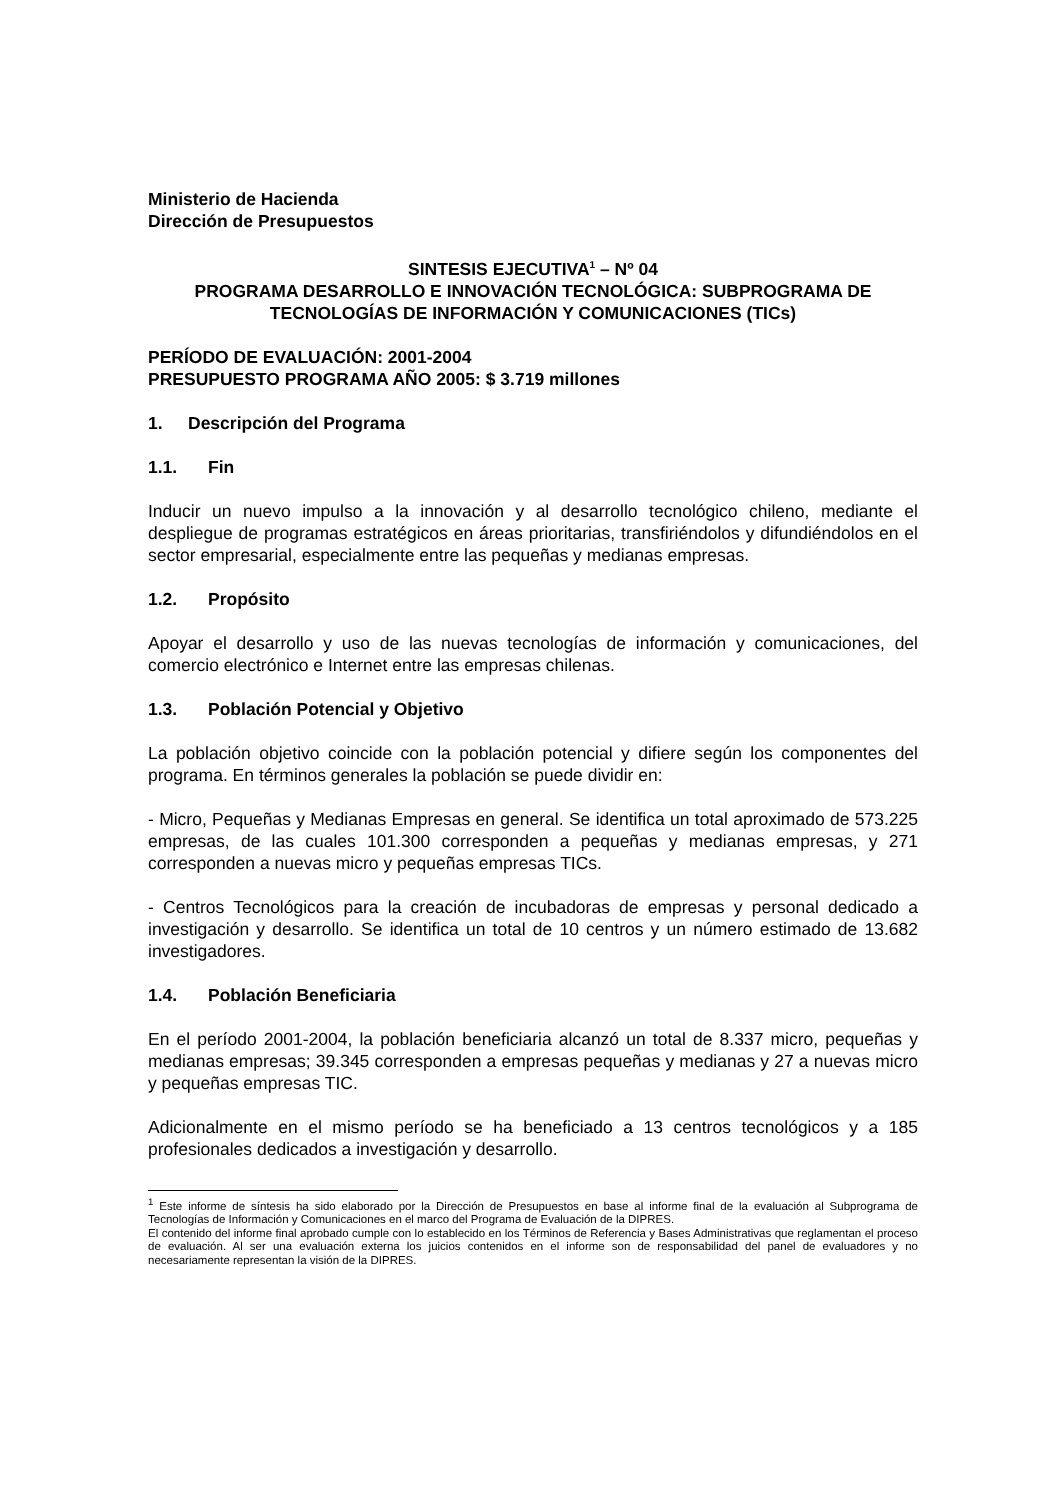Ministerio de Hacienda
Dirección de Presupuestos
SINTESIS EJECUTIVA<sup>1</sup> – Nº 04
PROGRAMA DESARROLLO E INNOVACIÓN TECNOLÓGICA: SUBPROGRAMA DE TECNOLOGÍAS DE INFORMACIÓN Y COMUNICACIONES (TICs)
PERÍODO DE EVALUACIÓN: 2001-2004
PRESUPUESTO PROGRAMA AÑO 2005: $ 3.719 millones
1. Descripción del Programa
1.1. Fin
Inducir un nuevo impulso a la innovación y al desarrollo tecnológico chileno, mediante el despliegue de programas estratégicos en áreas prioritarias, transfiriéndolos y difundiéndolos en el sector empresarial, especialmente entre las pequeñas y medianas empresas.
1.2. Propósito
Apoyar el desarrollo y uso de las nuevas tecnologías de información y comunicaciones, del comercio electrónico e Internet entre las empresas chilenas.
1.3. Población Potencial y Objetivo
La población objetivo coincide con la población potencial y difiere según los componentes del programa. En términos generales la población se puede dividir en:
- Micro, Pequeñas y Medianas Empresas en general. Se identifica un total aproximado de 573.225 empresas, de las cuales 101.300 corresponden a pequeñas y medianas empresas, y 271 corresponden a nuevas micro y pequeñas empresas TICs.
- Centros Tecnológicos para la creación de incubadoras de empresas y personal dedicado a investigación y desarrollo. Se identifica un total de 10 centros y un número estimado de 13.682 investigadores.
1.4. Población Beneficiaria
En el período 2001-2004, la población beneficiaria alcanzó un total de 8.337 micro, pequeñas y medianas empresas; 39.345 corresponden a empresas pequeñas y medianas y 27 a nuevas micro y pequeñas empresas TIC.
Adicionalmente en el mismo período se ha beneficiado a 13 centros tecnológicos y a 185 profesionales dedicados a investigación y desarrollo.
<sup>1</sup> Este informe de síntesis ha sido elaborado por la Dirección de Presupuestos en base al informe final de la evaluación al Subprograma de Tecnologías de Información y Comunicaciones en el marco del Programa de Evaluación de la DIPRES.
El contenido del informe final aprobado cumple con lo establecido en los Términos de Referencia y Bases Administrativas que reglamentan el proceso de evaluación. Al ser una evaluación externa los juicios contenidos en el informe son de responsabilidad del panel de evaluadores y no necesariamente representan la visión de la DIPRES.